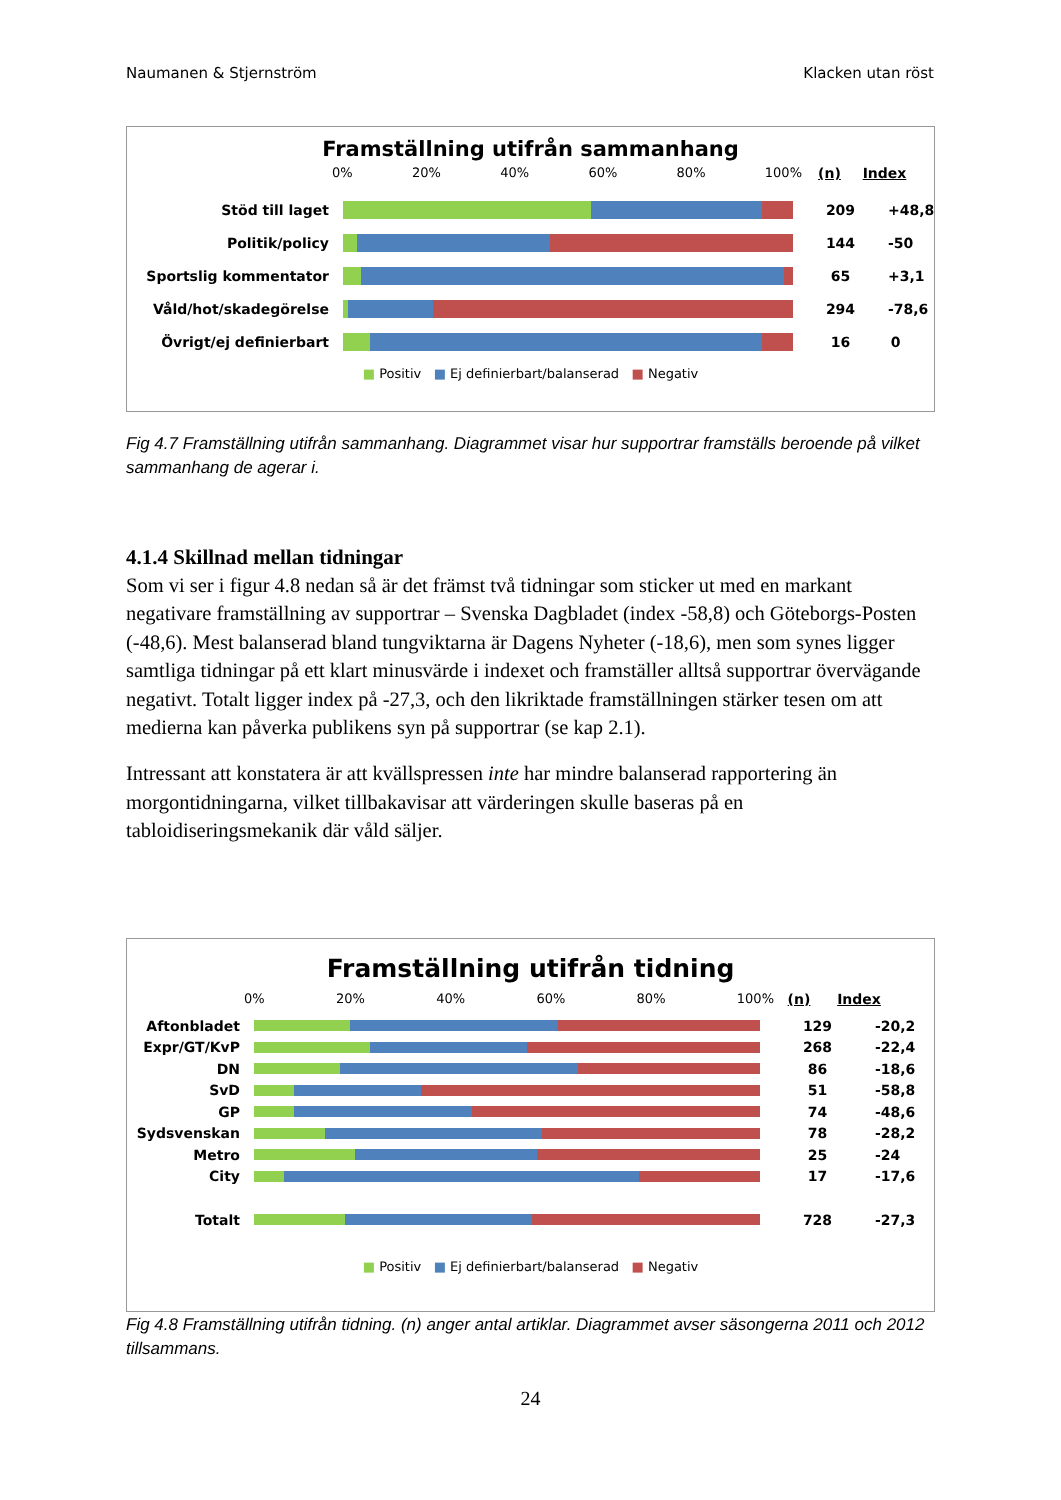Naumanen & Stjernström Klacken utan röst
Framställning utifrån sammanhang
0% 20% 40% 60% 80% 100% (n) Index
Stöd till laget 209
+48,8
Politik/policy 144
-50
Sportslig kommentator 65
+3,1
Våld/hot/skadegörelse 294
-78,6
Övrigt/ej definierbart 16 0
■ Positiv ■ Ej definierbart/balanserad ■ Negativ
Fig 4.7 Framställning utifrån sammanhang. Diagrammet visar hur supportrar framställs beroende på vilket sammanhang de agerar i.
4.1.4 Skillnad mellan tidningar
Som vi ser i figur 4.8 nedan så är det främst två tidningar som sticker ut med en markant negativare framställning av supportrar – Svenska Dagbladet (index -58,8) och Göteborgs-Posten (-48,6). Mest balanserad bland tungviktarna är Dagens Nyheter (-18,6), men som synes ligger samtliga tidningar på ett klart minusvärde i indexet och framställer alltså supportrar övervägande negativt. Totalt ligger index på -27,3, och den likriktade framställningen stärker tesen om att medierna kan påverka publikens syn på supportrar (se kap 2.1).
Intressant att konstatera är att kvällspressen inte har mindre balanserad rapportering än morgontidningarna, vilket tillbakavisar att värderingen skulle baseras på en tabloidiseringsmekanik där våld säljer.
Framställning utifrån tidning
0% 20% 40% 60% 80% 100% (n) Index
Aftonbladet 129
-20,2
Expr/GT/KvP 268
-22,4
DN 86
-18,6
SvD 51
-58,8
GP 74
-48,6
Sydsvenskan 78
-28,2
Metro 25
-24
City 17
-17,6
Totalt 728
-27,3
■ Positiv ■ Ej definierbart/balanserad ■ Negativ
Fig 4.8 Framställning utifrån tidning. (n) anger antal artiklar. Diagrammet avser säsongerna 2011 och 2012 tillsammans.
24